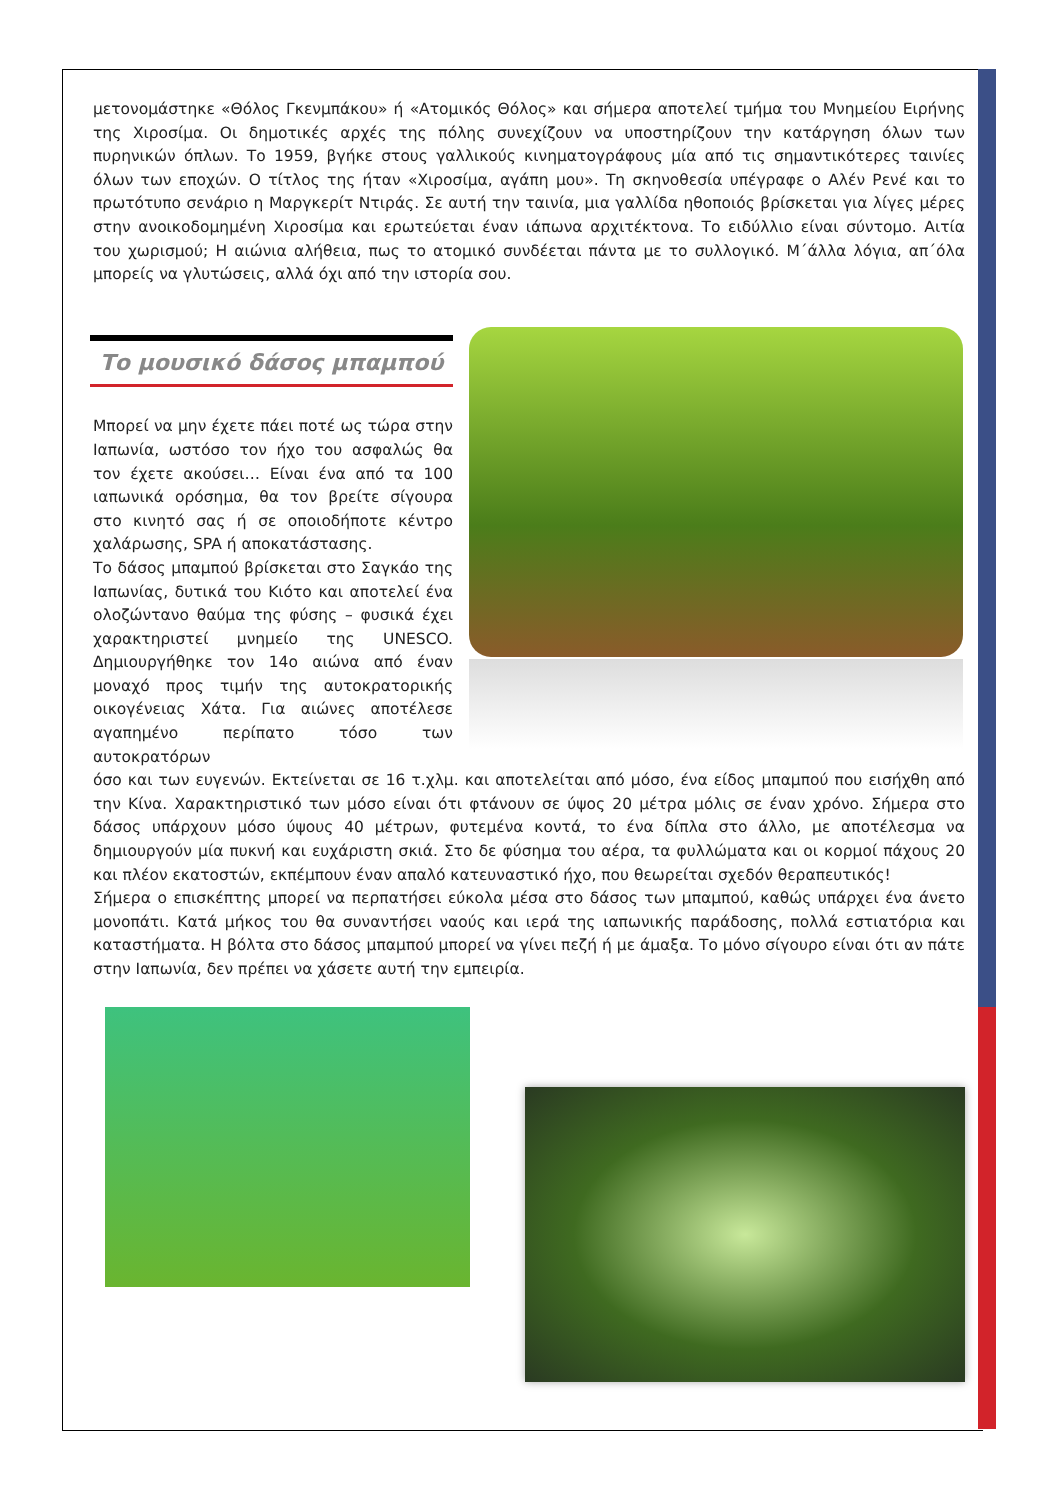μετονομάστηκε «Θόλος Γκενμπάκου» ή «Ατομικός Θόλος» και σήμερα αποτελεί τμήμα του Μνημείου Ειρήνης της Χιροσίμα. Οι δημοτικές αρχές της πόλης συνεχίζουν να υποστηρίζουν την κατάργηση όλων των πυρηνικών όπλων. Το 1959, βγήκε στους γαλλικούς κινηματογράφους μία από τις σημαντικότερες ταινίες όλων των εποχών. Ο τίτλος της ήταν «Χιροσίμα, αγάπη μου». Τη σκηνοθεσία υπέγραφε ο Αλέν Ρενέ και το πρωτότυπο σενάριο η Μαργκερίτ Ντιράς. Σε αυτή την ταινία, μια γαλλίδα ηθοποιός βρίσκεται για λίγες μέρες στην ανοικοδομημένη Χιροσίμα και ερωτεύεται έναν ιάπωνα αρχιτέκτονα. Το ειδύλλιο είναι σύντομο. Αιτία του χωρισμού; Η αιώνια αλήθεια, πως το ατομικό συνδέεται πάντα με το συλλογικό. Μ΄άλλα λόγια, απ΄όλα μπορείς να γλυτώσεις, αλλά όχι από την ιστορία σου.
Το μουσικό δάσος μπαμπού
Μπορεί να μην έχετε πάει ποτέ ως τώρα στην Ιαπωνία, ωστόσο τον ήχο του ασφαλώς θα τον έχετε ακούσει… Είναι ένα από τα 100 ιαπωνικά ορόσημα, θα τον βρείτε σίγουρα στο κινητό σας ή σε οποιοδήποτε κέντρο χαλάρωσης, SPA ή αποκατάστασης.
Το δάσος μπαμπού βρίσκεται στο Σαγκάο της Ιαπωνίας, δυτικά του Κιότο και αποτελεί ένα ολοζώντανο θαύμα της φύσης – φυσικά έχει χαρακτηριστεί μνημείο της UNESCO. Δημιουργήθηκε τον 14ο αιώνα από έναν μοναχό προς τιμήν της αυτοκρατορικής οικογένειας Χάτα. Για αιώνες αποτέλεσε αγαπημένο περίπατο τόσο των αυτοκρατόρων
όσο και των ευγενών. Εκτείνεται σε 16 τ.χλμ. και αποτελείται από μόσο, ένα είδος μπαμπού που εισήχθη από την Κίνα. Χαρακτηριστικό των μόσο είναι ότι φτάνουν σε ύψος 20 μέτρα μόλις σε έναν χρόνο. Σήμερα στο δάσος υπάρχουν μόσο ύψους 40 μέτρων, φυτεμένα κοντά, το ένα δίπλα στο άλλο, με αποτέλεσμα να δημιουργούν μία πυκνή και ευχάριστη σκιά. Στο δε φύσημα του αέρα, τα φυλλώματα και οι κορμοί πάχους 20 και πλέον εκατοστών, εκπέμπουν έναν απαλό κατευναστικό ήχο, που θεωρείται σχεδόν θεραπευτικός!
Σήμερα ο επισκέπτης μπορεί να περπατήσει εύκολα μέσα στο δάσος των μπαμπού, καθώς υπάρχει ένα άνετο μονοπάτι. Κατά μήκος του θα συναντήσει ναούς και ιερά της ιαπωνικής παράδοσης, πολλά εστιατόρια και καταστήματα. Η βόλτα στο δάσος μπαμπού μπορεί να γίνει πεζή ή με άμαξα. Το μόνο σίγουρο είναι ότι αν πάτε στην Ιαπωνία, δεν πρέπει να χάσετε αυτή την εμπειρία.